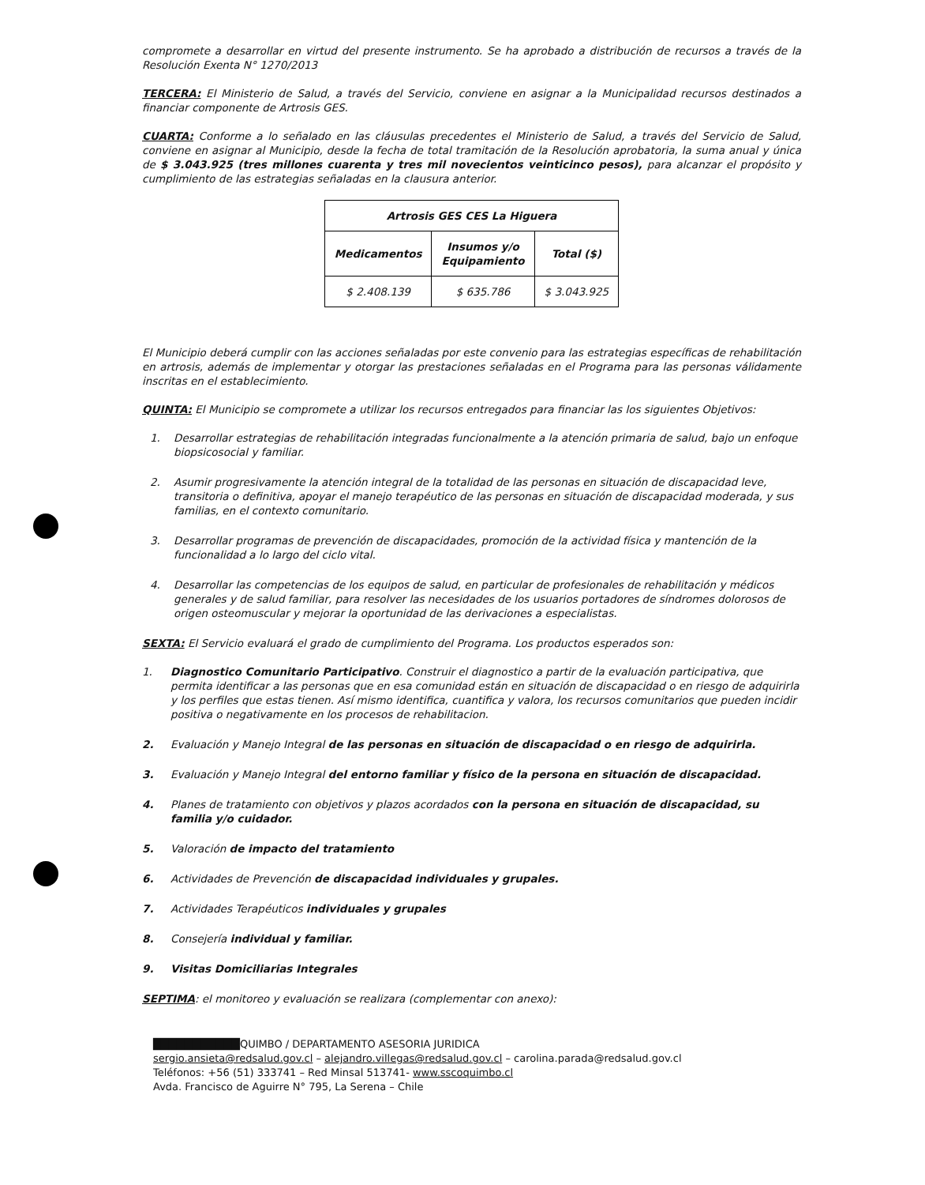compromete a desarrollar en virtud del presente instrumento. Se ha aprobado a distribución de recursos a través de la Resolución Exenta N° 1270/2013
TERCERA: El Ministerio de Salud, a través del Servicio, conviene en asignar a la Municipalidad recursos destinados a financiar componente de Artrosis GES.
CUARTA: Conforme a lo señalado en las cláusulas precedentes el Ministerio de Salud, a través del Servicio de Salud, conviene en asignar al Municipio, desde la fecha de total tramitación de la Resolución aprobatoria, la suma anual y única de $ 3.043.925 (tres millones cuarenta y tres mil novecientos veinticinco pesos), para alcanzar el propósito y cumplimiento de las estrategias señaladas en la clausura anterior.
| Artrosis GES CES La Higuera | | |
| --- | --- | --- |
| Medicamentos | Insumos y/o Equipamiento | Total ($) |
| $ 2.408.139 | $ 635.786 | $ 3.043.925 |
El Municipio deberá cumplir con las acciones señaladas por este convenio para las estrategias específicas de rehabilitación en artrosis, además de implementar y otorgar las prestaciones señaladas en el Programa para las personas válidamente inscritas en el establecimiento.
QUINTA: El Municipio se compromete a utilizar los recursos entregados para financiar las los siguientes Objetivos:
1. Desarrollar estrategias de rehabilitación integradas funcionalmente a la atención primaria de salud, bajo un enfoque biopsicosocial y familiar.
2. Asumir progresivamente la atención integral de la totalidad de las personas en situación de discapacidad leve, transitoria o definitiva, apoyar el manejo terapéutico de las personas en situación de discapacidad moderada, y sus familias, en el contexto comunitario.
3. Desarrollar programas de prevención de discapacidades, promoción de la actividad física y mantención de la funcionalidad a lo largo del ciclo vital.
4. Desarrollar las competencias de los equipos de salud, en particular de profesionales de rehabilitación y médicos generales y de salud familiar, para resolver las necesidades de los usuarios portadores de síndromes dolorosos de origen osteomuscular y mejorar la oportunidad de las derivaciones a especialistas.
SEXTA: El Servicio evaluará el grado de cumplimiento del Programa. Los productos esperados son:
1. Diagnostico Comunitario Participativo. Construir el diagnostico a partir de la evaluación participativa, que permita identificar a las personas que en esa comunidad están en situación de discapacidad o en riesgo de adquirirla y los perfiles que estas tienen. Así mismo identifica, cuantifica y valora, los recursos comunitarios que pueden incidir positiva o negativamente en los procesos de rehabilitacion.
2. Evaluación y Manejo Integral de las personas en situación de discapacidad o en riesgo de adquirirla.
3. Evaluación y Manejo Integral del entorno familiar y físico de la persona en situación de discapacidad.
4. Planes de tratamiento con objetivos y plazos acordados con la persona en situación de discapacidad, su familia y/o cuidador.
5. Valoración de impacto del tratamiento
6. Actividades de Prevención de discapacidad individuales y grupales.
7. Actividades Terapéuticos individuales y grupales
8. Consejería individual y familiar.
9. Visitas Domiciliarias Integrales
SEPTIMA: el monitoreo y evaluación se realizara (complementar con anexo):
███████████QUIMBO / DEPARTAMENTO ASESORIA JURIDICA
sergio.ansieta@redsalud.gov.cl – alejandro.villegas@redsalud.gov.cl – carolina.parada@redsalud.gov.cl
Teléfonos: +56 (51) 333741 – Red Minsal 513741- www.sscoquimbo.cl
Avda. Francisco de Aguirre N° 795, La Serena – Chile